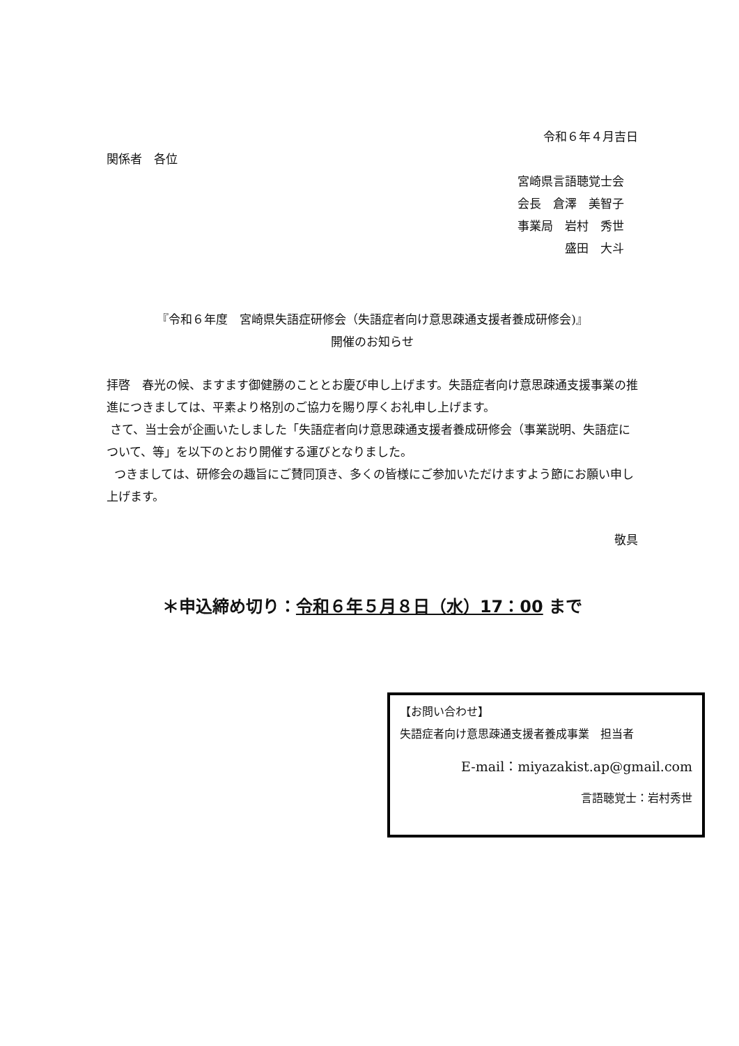令和６年４月吉日
関係者　各位
宮崎県言語聴覚士会
会長　倉澤　美智子
事業局　岩村　秀世
　　　　盛田　大斗
『令和６年度　宮崎県失語症研修会（失語症者向け意思疎通支援者養成研修会)』
開催のお知らせ
拝啓　春光の候、ますます御健勝のこととお慶び申し上げます。失語症者向け意思疎通支援事業の推進につきましては、平素より格別のご協力を賜り厚くお礼申し上げます。
さて、当士会が企画いたしました「失語症者向け意思疎通支援者養成研修会（事業説明、失語症について、等」を以下のとおり開催する運びとなりました。
つきましては、研修会の趣旨にご賛同頂き、多くの皆様にご参加いただけますよう節にお願い申し上げます。
敬具
＊申込締め切り：令和６年５月８日（水）17：00 まで
【お問い合わせ】
失語症者向け意思疎通支援者養成事業　担当者
E-mail：miyazakist.ap@gmail.com
言語聴覚士：岩村秀世